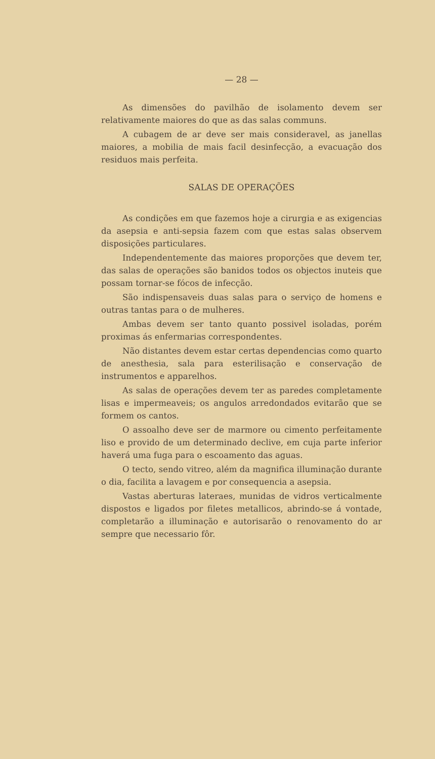— 28 —
As dimensões do pavilhão de isolamento devem ser relativamente maiores do que as das salas communs.
A cubagem de ar deve ser mais consideravel, as janellas maiores, a mobilia de mais facil desinfecção, a evacuação dos residuos mais perfeita.
SALAS DE OPERAÇÕES
As condições em que fazemos hoje a cirurgia e as exigencias da asepsia e anti-sepsia fazem com que estas salas observem disposições particulares.
Independentemente das maiores proporções que devem ter, das salas de operações são banidos todos os objectos inuteis que possam tornar-se fócos de infecção.
São indispensaveis duas salas para o serviço de homens e outras tantas para o de mulheres.
Ambas devem ser tanto quanto possivel isoladas, porém proximas ás enfermarias correspondentes.
Não distantes devem estar certas dependencias como quarto de anesthesia, sala para esterilisação e conservação de instrumentos e apparelhos.
As salas de operações devem ter as paredes completamente lisas e impermeaveis; os angulos arredondados evitarão que se formem os cantos.
O assoalho deve ser de marmore ou cimento perfeitamente liso e provido de um determinado declive, em cuja parte inferior haverá uma fuga para o escoamento das aguas.
O tecto, sendo vitreo, além da magnifica illuminação durante o dia, facilita a lavagem e por consequencia a asepsia.
Vastas aberturas lateraes, munidas de vidros verticalmente dispostos e ligados por filetes metallicos, abrindo-se á vontade, completarão a illuminação e autorisarão o renovamento do ar sempre que necessario fôr.